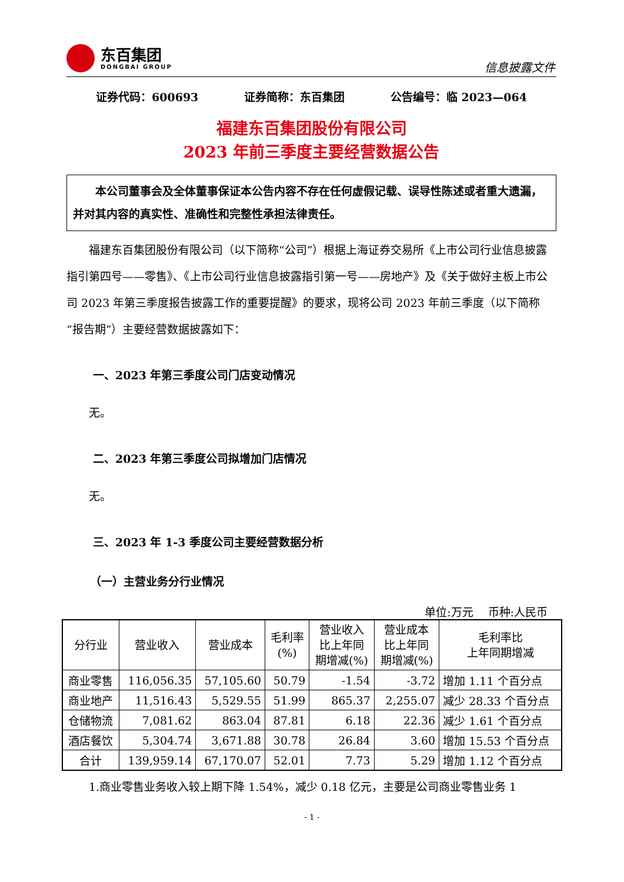东百集团
DONGBAI GROUP
信息披露文件
证券代码：600693 证券简称：东百集团 公告编号：临 2023—064
福建东百集团股份有限公司
2023 年前三季度主要经营数据公告
本公司董事会及全体董事保证本公告内容不存在任何虚假记载、误导性陈述或者重大遗漏，并对其内容的真实性、准确性和完整性承担法律责任。
福建东百集团股份有限公司（以下简称“公司”）根据上海证券交易所《上市公司行业信息披露指引第四号——零售》、《上市公司行业信息披露指引第一号——房地产》及《关于做好主板上市公司 2023 年第三季度报告披露工作的重要提醒》的要求，现将公司 2023 年前三季度（以下简称“报告期”）主要经营数据披露如下：
一、2023 年第三季度公司门店变动情况
无。
二、2023 年第三季度公司拟增加门店情况
无。
三、2023 年 1-3 季度公司主要经营数据分析
（一）主营业务分行业情况
单位:万元　 币种:人民币
| 分行业 | 营业收入 | 营业成本 | 毛利率 (%) | 营业收入 比上年同 期增减(%) | 营业成本 比上年同 期增减(%) | 毛利率比 上年同期增减 |
| --- | --- | --- | --- | --- | --- | --- |
| 商业零售 | 116,056.35 | 57,105.60 | 50.79 | -1.54 | -3.72 | 增加 1.11 个百分点 |
| 商业地产 | 11,516.43 | 5,529.55 | 51.99 | 865.37 | 2,255.07 | 减少 28.33 个百分点 |
| 仓储物流 | 7,081.62 | 863.04 | 87.81 | 6.18 | 22.36 | 减少 1.61 个百分点 |
| 酒店餐饮 | 5,304.74 | 3,671.88 | 30.78 | 26.84 | 3.60 | 增加 15.53 个百分点 |
| 合计 | 139,959.14 | 67,170.07 | 52.01 | 7.73 | 5.29 | 增加 1.12 个百分点 |
1.商业零售业务收入较上期下降 1.54%，减少 0.18 亿元，主要是公司商业零售业务 1
- 1 -